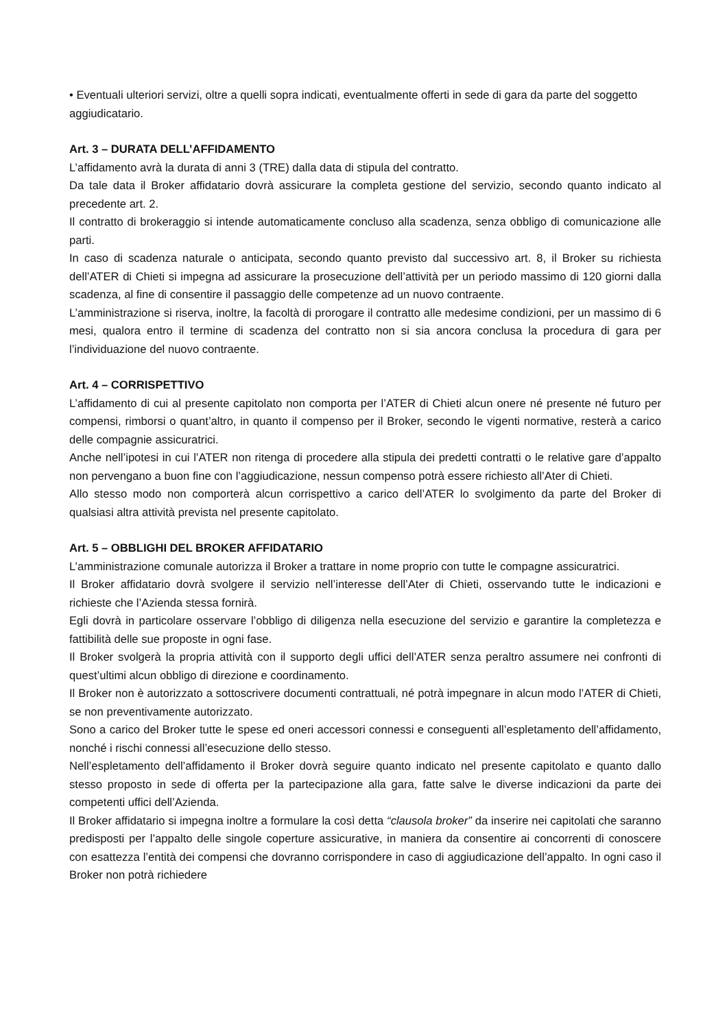• Eventuali ulteriori servizi, oltre a quelli sopra indicati, eventualmente offerti in sede di gara da parte del soggetto aggiudicatario.
Art. 3 – DURATA DELL’AFFIDAMENTO
L’affidamento avrà la durata di anni 3 (TRE) dalla data di stipula del contratto.
Da tale data il Broker affidatario dovrà assicurare la completa gestione del servizio, secondo quanto indicato al precedente art. 2.
Il contratto di brokeraggio si intende automaticamente concluso alla scadenza, senza obbligo di comunicazione alle parti.
In caso di scadenza naturale o anticipata, secondo quanto previsto dal successivo art. 8, il Broker su richiesta dell’ATER di Chieti si impegna ad assicurare la prosecuzione dell’attività per un periodo massimo di 120 giorni dalla scadenza, al fine di consentire il passaggio delle competenze ad un nuovo contraente.
L’amministrazione si riserva, inoltre, la facoltà di prorogare il contratto alle medesime condizioni, per un massimo di 6 mesi, qualora entro il termine di scadenza del contratto non si sia ancora conclusa la procedura di gara per l’individuazione del nuovo contraente.
Art. 4 – CORRISPETTIVO
L’affidamento di cui al presente capitolato non comporta per l’ATER di Chieti alcun onere né presente né futuro per compensi, rimborsi o quant’altro, in quanto il compenso per il Broker, secondo le vigenti normative, resterà a carico delle compagnie assicuratrici.
Anche nell’ipotesi in cui l’ATER non ritenga di procedere alla stipula dei predetti contratti o le relative gare d’appalto non pervengano a buon fine con l’aggiudicazione, nessun compenso potrà essere richiesto all’Ater di Chieti.
Allo stesso modo non comporterà alcun corrispettivo a carico dell’ATER lo svolgimento da parte del Broker di qualsiasi altra attività prevista nel presente capitolato.
Art. 5 – OBBLIGHI DEL BROKER AFFIDATARIO
L’amministrazione comunale autorizza il Broker a trattare in nome proprio con tutte le compagne assicuratrici.
Il Broker affidatario dovrà svolgere il servizio nell’interesse dell’Ater di Chieti, osservando tutte le indicazioni e richieste che l’Azienda stessa fornirà.
Egli dovrà in particolare osservare l’obbligo di diligenza nella esecuzione del servizio e garantire la completezza e fattibilità delle sue proposte in ogni fase.
Il Broker svolgerà la propria attività con il supporto degli uffici dell’ATER senza peraltro assumere nei confronti di quest’ultimi alcun obbligo di direzione e coordinamento.
Il Broker non è autorizzato a sottoscrivere documenti contrattuali, né potrà impegnare in alcun modo l’ATER di Chieti, se non preventivamente autorizzato.
Sono a carico del Broker tutte le spese ed oneri accessori connessi e conseguenti all’espletamento dell’affidamento, nonché i rischi connessi all’esecuzione dello stesso.
Nell’espletamento dell’affidamento il Broker dovrà seguire quanto indicato nel presente capitolato e quanto dallo stesso proposto in sede di offerta per la partecipazione alla gara, fatte salve le diverse indicazioni da parte dei competenti uffici dell’Azienda.
Il Broker affidatario si impegna inoltre a formulare la così detta “clausola broker” da inserire nei capitolati che saranno predisposti per l’appalto delle singole coperture assicurative, in maniera da consentire ai concorrenti di conoscere con esattezza l’entità dei compensi che dovranno corrispondere in caso di aggiudicazione dell’appalto. In ogni caso il Broker non potrà richiedere